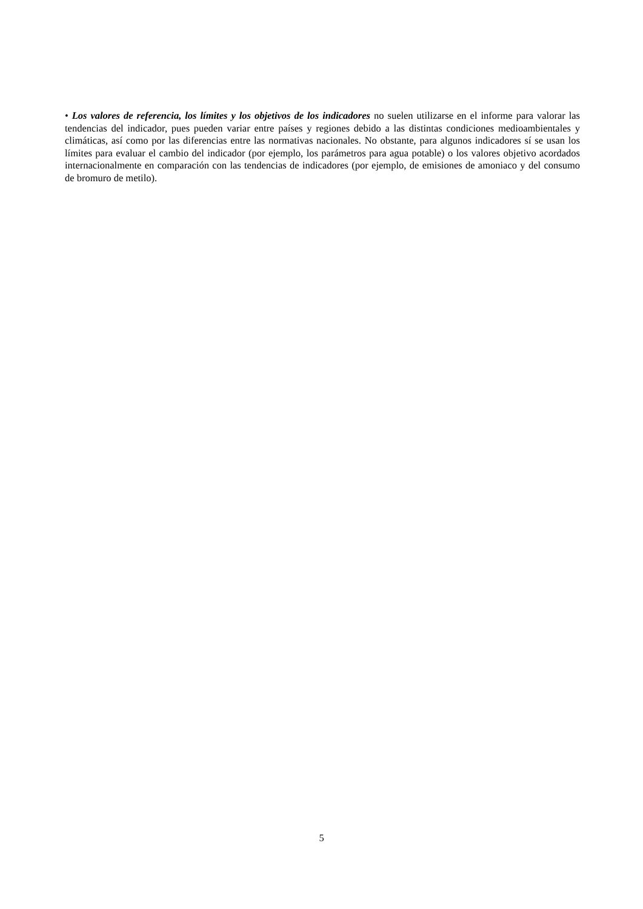• Los valores de referencia, los límites y los objetivos de los indicadores no suelen utilizarse en el informe para valorar las tendencias del indicador, pues pueden variar entre países y regiones debido a las distintas condiciones medioambientales y climáticas, así como por las diferencias entre las normativas nacionales. No obstante, para algunos indicadores sí se usan los límites para evaluar el cambio del indicador (por ejemplo, los parámetros para agua potable) o los valores objetivo acordados internacionalmente en comparación con las tendencias de indicadores (por ejemplo, de emisiones de amoniaco y del consumo de bromuro de metilo).
5